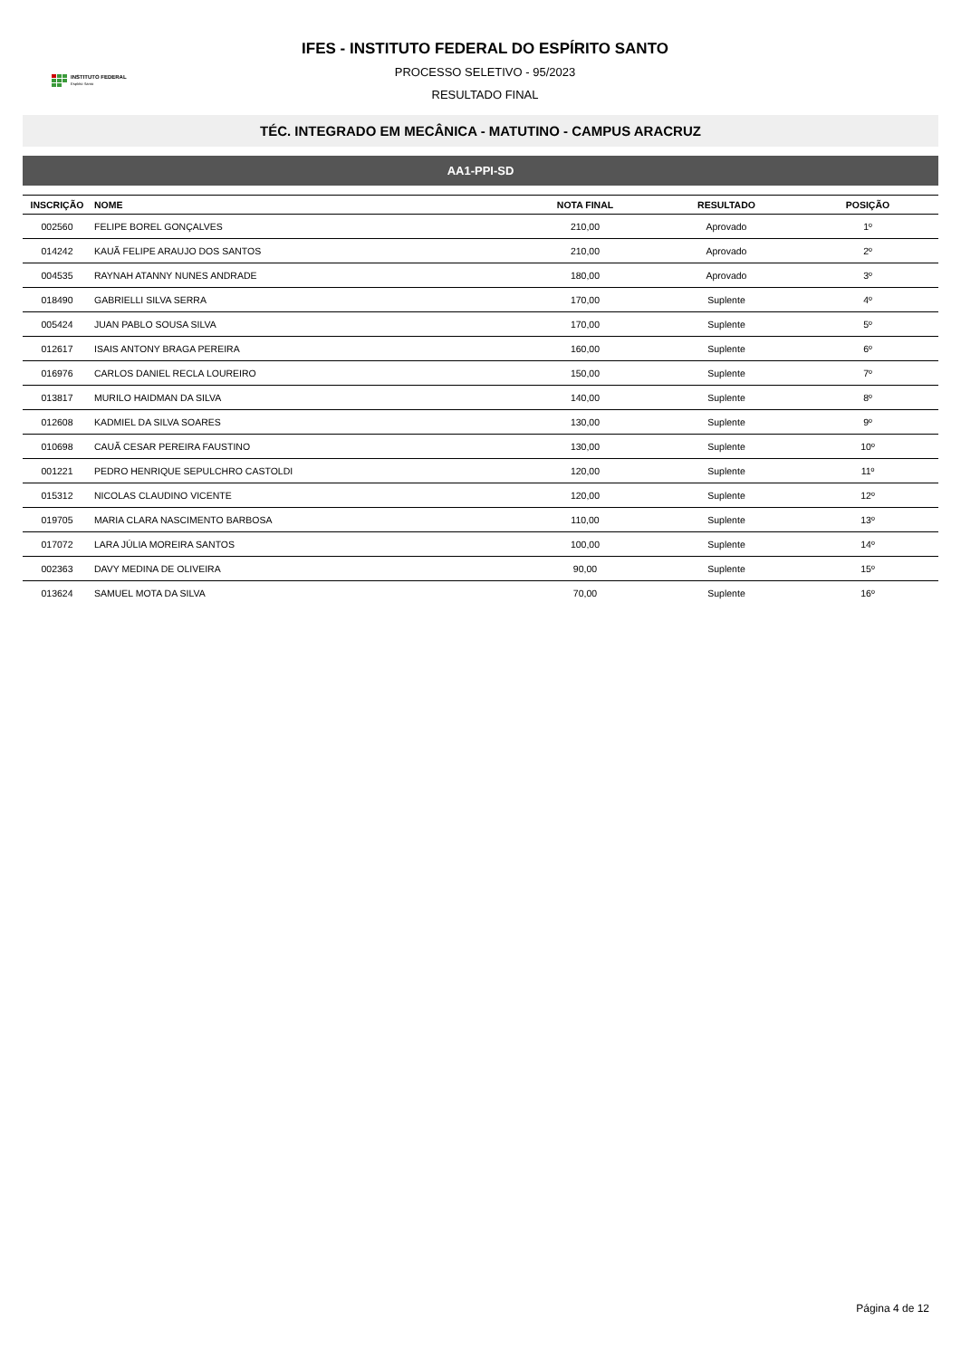INSTITUTO FEDERAL
Espírito Santo
IFES - INSTITUTO FEDERAL DO ESPÍRITO SANTO
PROCESSO SELETIVO - 95/2023
RESULTADO FINAL
TÉC. INTEGRADO EM MECÂNICA - MATUTINO - CAMPUS ARACRUZ
AA1-PPI-SD
| INSCRIÇÃO | NOME | NOTA FINAL | RESULTADO | POSIÇÃO |
| --- | --- | --- | --- | --- |
| 002560 | FELIPE BOREL GONÇALVES | 210,00 | Aprovado | 1º |
| 014242 | KAUÃ FELIPE ARAUJO DOS SANTOS | 210,00 | Aprovado | 2º |
| 004535 | RAYNAH ATANNY NUNES ANDRADE | 180,00 | Aprovado | 3º |
| 018490 | GABRIELLI SILVA SERRA | 170,00 | Suplente | 4º |
| 005424 | JUAN PABLO SOUSA SILVA | 170,00 | Suplente | 5º |
| 012617 | ISAIS ANTONY BRAGA PEREIRA | 160,00 | Suplente | 6º |
| 016976 | CARLOS DANIEL RECLA LOUREIRO | 150,00 | Suplente | 7º |
| 013817 | MURILO HAIDMAN DA SILVA | 140,00 | Suplente | 8º |
| 012608 | KADMIEL DA SILVA SOARES | 130,00 | Suplente | 9º |
| 010698 | CAUÃ CESAR PEREIRA FAUSTINO | 130,00 | Suplente | 10º |
| 001221 | PEDRO HENRIQUE SEPULCHRO CASTOLDI | 120,00 | Suplente | 11º |
| 015312 | NICOLAS CLAUDINO VICENTE | 120,00 | Suplente | 12º |
| 019705 | MARIA CLARA NASCIMENTO BARBOSA | 110,00 | Suplente | 13º |
| 017072 | LARA JÚLIA MOREIRA SANTOS | 100,00 | Suplente | 14º |
| 002363 | DAVY MEDINA DE OLIVEIRA | 90,00 | Suplente | 15º |
| 013624 | SAMUEL MOTA DA SILVA | 70,00 | Suplente | 16º |
Página 4 de 12